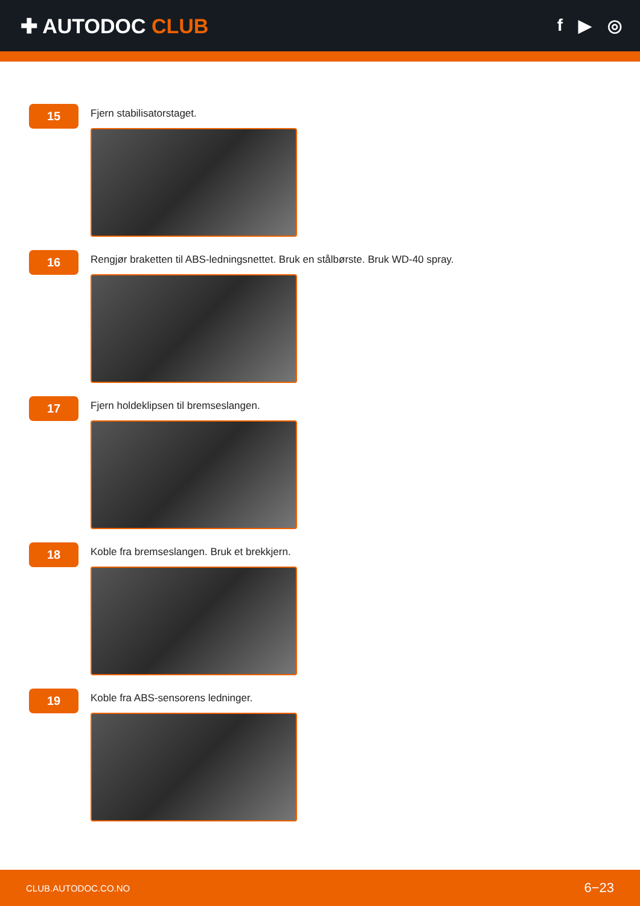✚ AUTODOC CLUB
f ▶ ◎
15
Fjern stabilisatorstaget.
16
Rengjør braketten til ABS-ledningsnettet. Bruk en stålbørste. Bruk WD-40 spray.
17
Fjern holdeklipsen til bremseslangen.
18
Koble fra bremseslangen. Bruk et brekkjern.
19
Koble fra ABS-sensorens ledninger.
CLUB.AUTODOC.CO.NO 6−23